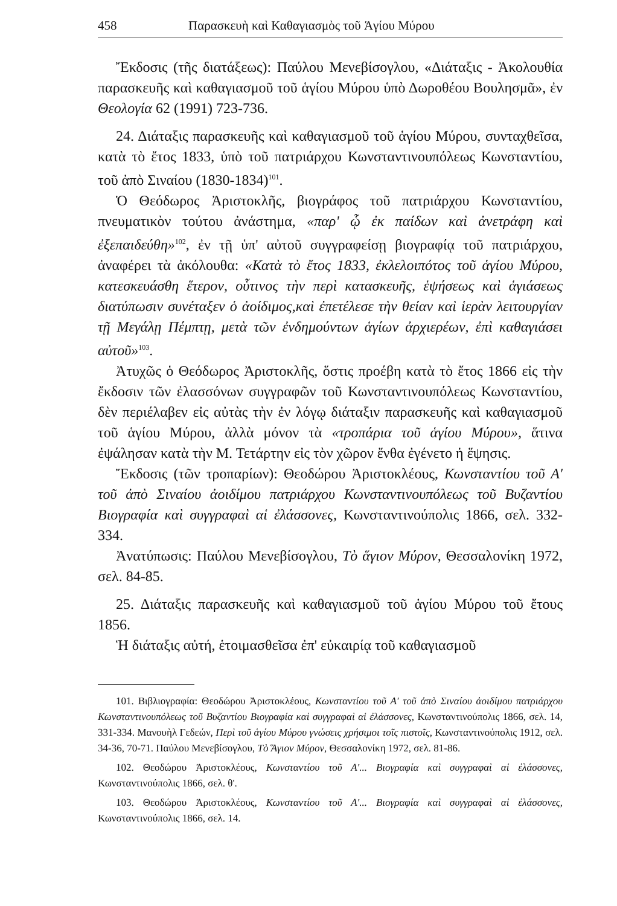458 Παρασκευὴ καὶ Καθαγιασμὸς τοῦ Ἁγίου Μύρου
Ἔκδοσις (τῆς διατάξεως): Παύλου Μενεβίσογλου, «Διάταξις - Ἀκολουθία παρασκευῆς καὶ καθαγιασμοῦ τοῦ ἁγίου Μύρου ὑπὸ Δωροθέου Βουλησμᾶ», ἐν Θεολογία 62 (1991) 723-736.
24. Διάταξις παρασκευῆς καὶ καθαγιασμοῦ τοῦ ἁγίου Μύρου, συνταχθεῖσα, κατὰ τὸ ἔτος 1833, ὑπὸ τοῦ πατριάρχου Κωνσταντινουπόλεως Κωνσταντίου, τοῦ ἀπὸ Σιναίου (1830-1834)<sup>101</sup>.
Ὁ Θεόδωρος Ἀριστοκλῆς, βιογράφος τοῦ πατριάρχου Κωνσταντίου, πνευματικὸν τούτου ἀνάστημα, «παρ' ᾧ ἐκ παίδων καὶ ἀνετράφη καὶ ἐξεπαιδεύθη»<sup>102</sup>, ἐν τῇ ὑπ' αὐτοῦ συγγραφείσῃ βιογραφίᾳ τοῦ πατριάρχου, ἀναφέρει τὰ ἀκόλουθα: «Κατὰ τὸ ἔτος 1833, ἐκλελοιπότος τοῦ ἁγίου Μύρου, κατεσκευάσθη ἕτερον, οὗτινος τὴν περὶ κατασκευῆς, ἑψήσεως καὶ ἁγιάσεως διατύπωσιν συνέταξεν ὁ ἀοίδιμος,καὶ ἐπετέλεσε τὴν θείαν καὶ ἱερὰν λειτουργίαν τῇ Μεγάλῃ Πέμπτῃ, μετὰ τῶν ἐνδημούντων ἁγίων ἀρχιερέων, ἐπὶ καθαγιάσει αὐτοῦ»<sup>103</sup>.
Ἀτυχῶς ὁ Θεόδωρος Ἀριστοκλῆς, ὅστις προέβη κατὰ τὸ ἔτος 1866 εἰς τὴν ἔκδοσιν τῶν ἐλασσόνων συγγραφῶν τοῦ Κωνσταντινουπόλεως Κωνσταντίου, δὲν περιέλαβεν εἰς αὐτὰς τὴν ἐν λόγῳ διάταξιν παρασκευῆς καὶ καθαγιασμοῦ τοῦ ἁγίου Μύρου, ἀλλὰ μόνον τὰ «τροπάρια τοῦ ἁγίου Μύρου», ἅτινα ἐψάλησαν κατὰ τὴν Μ. Τετάρτην εἰς τὸν χῶρον ἔνθα ἐγένετο ἡ ἕψησις.
Ἔκδοσις (τῶν τροπαρίων): Θεοδώρου Ἀριστοκλέους, Κωνσταντίου τοῦ Α' τοῦ ἀπὸ Σιναίου ἀοιδίμου πατριάρχου Κωνσταντινουπόλεως τοῦ Βυζαντίου Βιογραφία καὶ συγγραφαὶ αἱ ἐλάσσονες, Κωνσταντινούπολις 1866, σελ. 332-334.
Ἀνατύπωσις: Παύλου Μενεβίσογλου, Τὸ ἅγιον Μύρον, Θεσσαλονίκη 1972, σελ. 84-85.
25. Διάταξις παρασκευῆς καὶ καθαγιασμοῦ τοῦ ἁγίου Μύρου τοῦ ἔτους 1856.
Ἡ διάταξις αὐτή, ἑτοιμασθεῖσα ἐπ' εὐκαιρίᾳ τοῦ καθαγιασμοῦ
101. Βιβλιογραφία: Θεοδώρου Ἀριστοκλέους, Κωνσταντίου τοῦ Α' τοῦ ἀπὸ Σιναίου ἀοιδίμου πατριάρχου Κωνσταντινουπόλεως τοῦ Βυζαντίου Βιογραφία καὶ συγγραφαὶ αἱ ἐλάσσονες, Κωνσταντινούπολις 1866, σελ. 14, 331-334. Μανουὴλ Γεδεών, Περὶ τοῦ ἁγίου Μύρου γνώσεις χρήσιμοι τοῖς πιστοῖς, Κωνσταντινούπολις 1912, σελ. 34-36, 70-71. Παύλου Μενεβίσογλου, Τὸ Ἅγιον Μύρον, Θεσσαλονίκη 1972, σελ. 81-86.
102. Θεοδώρου Ἀριστοκλέους, Κωνσταντίου τοῦ Α'... Βιογραφία καὶ συγγραφαὶ αἱ ἐλάσσονες, Κωνσταντινούπολις 1866, σελ. θ'.
103. Θεοδώρου Ἀριστοκλέους, Κωνσταντίου τοῦ Α'... Βιογραφία καὶ συγγραφαὶ αἱ ἐλάσσονες, Κωνσταντινούπολις 1866, σελ. 14.